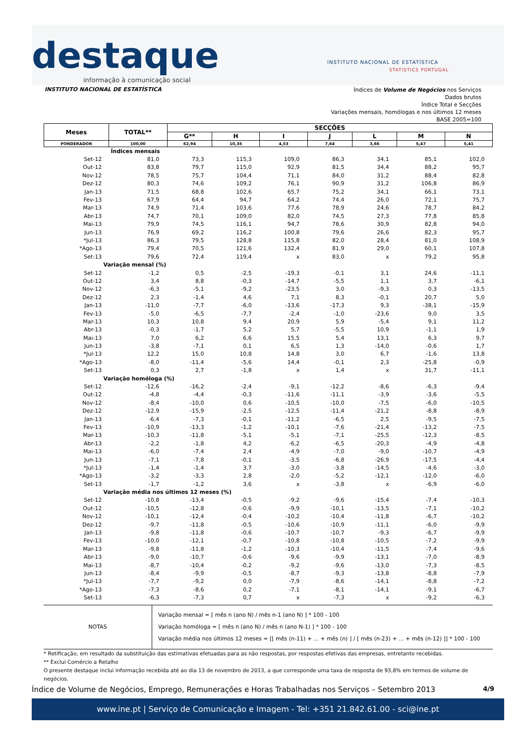destaque
INSTITUTO NACIONAL DE ESTATÍSTICA
STATISTICS PORTUGAL
informação à comunicação social
INSTITUTO NACIONAL DE ESTATÍSTICA
Índices de Volume de Negócios nos Serviços
Dados brutos
Índice Total e Secções
Variações mensais, homólogas e nos últimos 12 meses
BASE 2005=100
| Meses | TOTAL** | SECÇÕES | | | | | | |
| --- | --- | --- | --- | --- | --- | --- | --- | --- |
| | | G** | H | I | J | L | M | N |
| PONDERADOR | 100,00 | 62,94 | 10,35 | 4,53 | 7,64 | 3,66 | 5,47 | 5,41 |
| Índices mensais | | | | | | | | |
| Set-12 | 81,0 | 73,3 | 115,3 | 109,0 | 86,3 | 34,1 | 85,1 | 102,0 |
| Out-12 | 83,8 | 79,7 | 115,0 | 92,9 | 81,5 | 34,4 | 88,2 | 95,7 |
| Nov-12 | 78,5 | 75,7 | 104,4 | 71,1 | 84,0 | 31,2 | 88,4 | 82,8 |
| Dez-12 | 80,3 | 74,6 | 109,2 | 76,1 | 90,9 | 31,2 | 106,8 | 86,9 |
| Jan-13 | 71,5 | 68,8 | 102,6 | 65,7 | 75,2 | 34,1 | 66,1 | 73,1 |
| Fev-13 | 67,9 | 64,4 | 94,7 | 64,2 | 74,4 | 26,0 | 72,1 | 75,7 |
| Mar-13 | 74,9 | 71,4 | 103,6 | 77,6 | 78,9 | 24,6 | 78,7 | 84,2 |
| Abr-13 | 74,7 | 70,1 | 109,0 | 82,0 | 74,5 | 27,3 | 77,8 | 85,8 |
| Mai-13 | 79,9 | 74,5 | 116,1 | 94,7 | 78,6 | 30,9 | 82,8 | 94,0 |
| Jun-13 | 76,9 | 69,2 | 116,2 | 100,8 | 79,6 | 26,6 | 82,3 | 95,7 |
| *Jul-13 | 86,3 | 79,5 | 128,8 | 115,8 | 82,0 | 28,4 | 81,0 | 108,9 |
| *Ago-13 | 79,4 | 70,5 | 121,6 | 132,4 | 81,9 | 29,0 | 60,1 | 107,8 |
| Set-13 | 79,6 | 72,4 | 119,4 | x | 83,0 | x | 79,2 | 95,8 |
| Variação mensal (%) | | | | | | | | |
| Set-12 | -1,2 | 0,5 | -2,5 | -19,3 | -0,1 | 3,1 | 24,6 | -11,1 |
| Out-12 | 3,4 | 8,8 | -0,3 | -14,7 | -5,5 | 1,1 | 3,7 | -6,1 |
| Nov-12 | -6,3 | -5,1 | -9,2 | -23,5 | 3,0 | -9,3 | 0,3 | -13,5 |
| Dez-12 | 2,3 | -1,4 | 4,6 | 7,1 | 8,3 | -0,1 | 20,7 | 5,0 |
| Jan-13 | -11,0 | -7,7 | -6,0 | -13,6 | -17,3 | 9,3 | -38,1 | -15,9 |
| Fev-13 | -5,0 | -6,5 | -7,7 | -2,4 | -1,0 | -23,6 | 9,0 | 3,5 |
| Mar-13 | 10,3 | 10,8 | 9,4 | 20,9 | 5,9 | -5,4 | 9,1 | 11,2 |
| Abr-13 | -0,3 | -1,7 | 5,2 | 5,7 | -5,5 | 10,9 | -1,1 | 1,9 |
| Mai-13 | 7,0 | 6,2 | 6,6 | 15,5 | 5,4 | 13,1 | 6,3 | 9,7 |
| Jun-13 | -3,8 | -7,1 | 0,1 | 6,5 | 1,3 | -14,0 | -0,6 | 1,7 |
| *Jul-13 | 12,2 | 15,0 | 10,8 | 14,8 | 3,0 | 6,7 | -1,6 | 13,8 |
| *Ago-13 | -8,0 | -11,4 | -5,6 | 14,4 | -0,1 | 2,3 | -25,8 | -0,9 |
| Set-13 | 0,3 | 2,7 | -1,8 | x | 1,4 | x | 31,7 | -11,1 |
| Variação homóloga (%) | | | | | | | | |
| Set-12 | -12,6 | -16,2 | -2,4 | -9,1 | -12,2 | -8,6 | -6,3 | -9,4 |
| Out-12 | -4,8 | -4,4 | -0,3 | -11,6 | -11,1 | -3,9 | -3,6 | -5,5 |
| Nov-12 | -8,4 | -10,0 | 0,6 | -10,5 | -10,0 | -7,5 | -6,0 | -10,5 |
| Dez-12 | -12,9 | -15,9 | -2,5 | -12,5 | -11,4 | -21,2 | -8,8 | -8,9 |
| Jan-13 | -6,4 | -7,3 | -0,1 | -11,2 | -6,5 | 2,5 | -9,5 | -7,5 |
| Fev-13 | -10,9 | -13,3 | -1,2 | -10,1 | -7,6 | -21,4 | -13,2 | -7,5 |
| Mar-13 | -10,3 | -11,8 | -5,1 | -5,1 | -7,1 | -25,5 | -12,3 | -8,5 |
| Abr-13 | -2,2 | -1,8 | 4,2 | -6,2 | -6,5 | -20,3 | -4,9 | -4,8 |
| Mai-13 | -6,0 | -7,4 | 2,4 | -4,9 | -7,0 | -9,0 | -10,7 | -4,9 |
| Jun-13 | -7,1 | -7,8 | -0,1 | -3,5 | -6,8 | -26,9 | -17,5 | -4,4 |
| *Jul-13 | -1,4 | -1,4 | 3,7 | -3,0 | -3,8 | -14,5 | -4,6 | -3,0 |
| *Ago-13 | -3,2 | -3,3 | 2,8 | -2,0 | -5,2 | -12,1 | -12,0 | -6,0 |
| Set-13 | -1,7 | -1,2 | 3,6 | x | -3,8 | x | -6,9 | -6,0 |
| Variação média nos últimos 12 meses (%) | | | | | | | | |
| Set-12 | -10,8 | -13,4 | -0,5 | -9,2 | -9,6 | -15,4 | -7,4 | -10,3 |
| Out-12 | -10,5 | -12,8 | -0,6 | -9,9 | -10,1 | -13,5 | -7,1 | -10,2 |
| Nov-12 | -10,1 | -12,4 | -0,4 | -10,2 | -10,4 | -11,8 | -6,7 | -10,2 |
| Dez-12 | -9,7 | -11,8 | -0,5 | -10,6 | -10,9 | -11,1 | -6,0 | -9,9 |
| Jan-13 | -9,8 | -11,8 | -0,6 | -10,7 | -10,7 | -9,3 | -6,7 | -9,9 |
| Fev-13 | -10,0 | -12,1 | -0,7 | -10,8 | -10,8 | -10,5 | -7,2 | -9,9 |
| Mar-13 | -9,8 | -11,8 | -1,2 | -10,3 | -10,4 | -11,5 | -7,4 | -9,6 |
| Abr-13 | -9,0 | -10,7 | -0,6 | -9,6 | -9,9 | -13,1 | -7,0 | -8,9 |
| Mai-13 | -8,7 | -10,4 | -0,2 | -9,2 | -9,6 | -13,0 | -7,3 | -8,5 |
| Jun-13 | -8,4 | -9,9 | -0,5 | -8,7 | -9,3 | -13,8 | -8,8 | -7,9 |
| *Jul-13 | -7,7 | -9,2 | 0,0 | -7,9 | -8,6 | -14,1 | -8,8 | -7,2 |
| *Ago-13 | -7,3 | -8,6 | 0,2 | -7,1 | -8,1 | -14,1 | -9,1 | -6,7 |
| Set-13 | -6,3 | -7,3 | 0,7 | x | -7,3 | x | -9,2 | -6,3 |
NOTAS Variação mensal = [ mês n (ano N) / mês n-1 (ano N) ] * 100 - 100
Variação homóloga = [ mês n (ano N) / mês n (ano N-1) ] * 100 - 100
Variação média nos últimos 12 meses = [[ mês (n-11) + ... + mês (n) ] / [ mês (n-23) + ... + mês (n-12) ]] * 100 - 100
* Retificação, em resultado da substituição das estimativas efetuadas para as não respostas, por respostas efetivas das empresas, entretanto recebidas.
** Exclui Comércio a Retalho
O presente destaque inclui informação recebida até ao dia 13 de novembro de 2013, a que corresponde uma taxa de resposta de 93,8% em termos de volume de negócios.
Índice de Volume de Negócios, Emprego, Remunerações e Horas Trabalhadas nos Serviços – Setembro 2013 4/9
www.ine.pt | Serviço de Comunicação e Imagem - Tel: +351 21.842.61.00 - sci@ine.pt